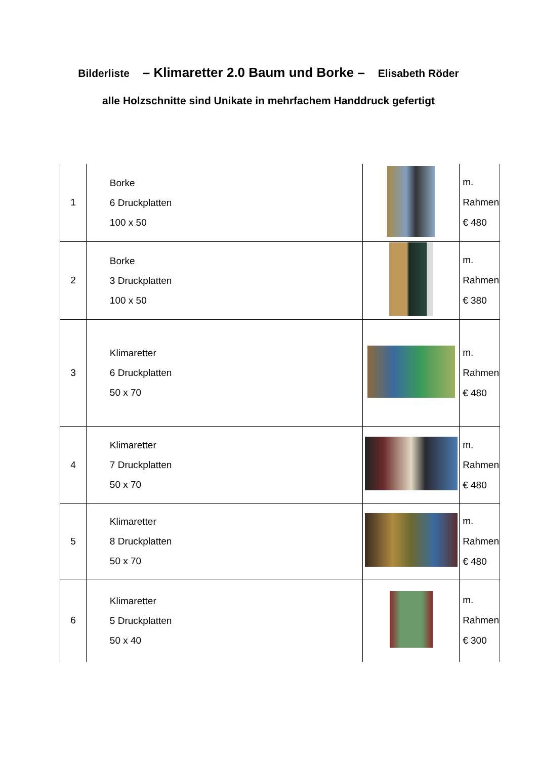Bilderliste – Klimaretter 2.0 Baum und Borke – Elisabeth Röder
alle Holzschnitte sind Unikate in mehrfachem Handdruck gefertigt
| 1 | Borke 6 Druckplatten 100 x 50 | | m. Rahmen € 480 |
| 2 | Borke 3 Druckplatten 100 x 50 | | m. Rahmen € 380 |
| 3 | Klimaretter 6 Druckplatten 50 x 70 | | m. Rahmen € 480 |
| 4 | Klimaretter 7 Druckplatten 50 x 70 | | m. Rahmen € 480 |
| 5 | Klimaretter 8 Druckplatten 50 x 70 | | m. Rahmen € 480 |
| 6 | Klimaretter 5 Druckplatten 50 x 40 | | m. Rahmen € 300 |